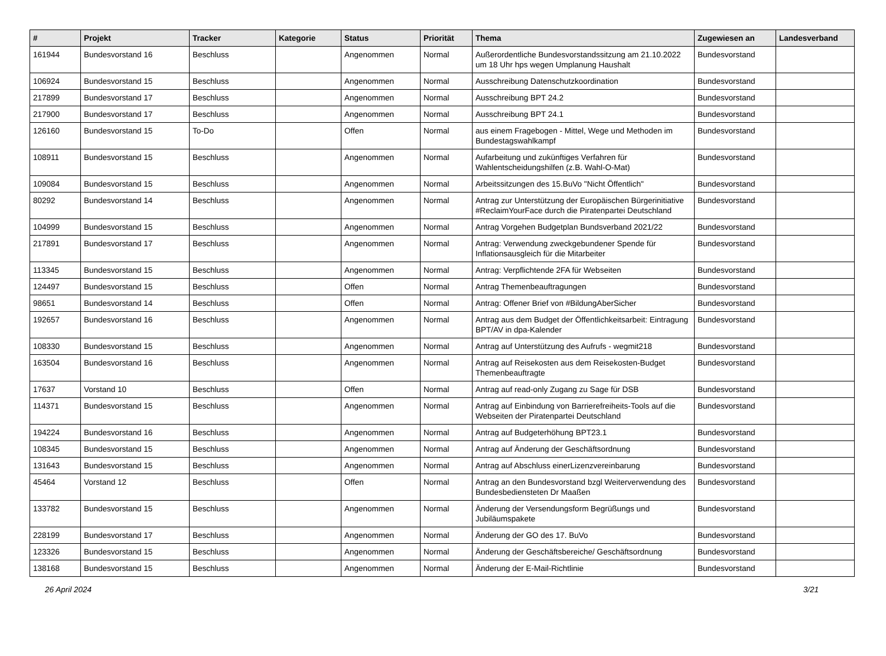| # | Projekt | Tracker | Kategorie | Status | Priorität | Thema | Zugewiesen an | Landesverband |
| --- | --- | --- | --- | --- | --- | --- | --- | --- |
| 161944 | Bundesvorstand 16 | Beschluss | | Angenommen | Normal | Außerordentliche Bundesvorstandssitzung am 21.10.2022 um 18 Uhr hps wegen Umplanung Haushalt | Bundesvorstand | |
| 106924 | Bundesvorstand 15 | Beschluss | | Angenommen | Normal | Ausschreibung Datenschutzkoordination | Bundesvorstand | |
| 217899 | Bundesvorstand 17 | Beschluss | | Angenommen | Normal | Ausschreibung BPT 24.2 | Bundesvorstand | |
| 217900 | Bundesvorstand 17 | Beschluss | | Angenommen | Normal | Ausschreibung BPT 24.1 | Bundesvorstand | |
| 126160 | Bundesvorstand 15 | To-Do | | Offen | Normal | aus einem Fragebogen - Mittel, Wege und Methoden im Bundestagswahlkampf | Bundesvorstand | |
| 108911 | Bundesvorstand 15 | Beschluss | | Angenommen | Normal | Aufarbeitung und zukünftiges Verfahren für Wahlentscheidungshilfen (z.B. Wahl-O-Mat) | Bundesvorstand | |
| 109084 | Bundesvorstand 15 | Beschluss | | Angenommen | Normal | Arbeitssitzungen des 15.BuVo "Nicht Öffentlich" | Bundesvorstand | |
| 80292 | Bundesvorstand 14 | Beschluss | | Angenommen | Normal | Antrag zur Unterstützung der Europäischen Bürgerinitiative #ReclaimYourFace durch die Piratenpartei Deutschland | Bundesvorstand | |
| 104999 | Bundesvorstand 15 | Beschluss | | Angenommen | Normal | Antrag Vorgehen Budgetplan Bundsverband 2021/22 | Bundesvorstand | |
| 217891 | Bundesvorstand 17 | Beschluss | | Angenommen | Normal | Antrag: Verwendung zweckgebundener Spende für Inflationsausgleich für die Mitarbeiter | Bundesvorstand | |
| 113345 | Bundesvorstand 15 | Beschluss | | Angenommen | Normal | Antrag: Verpflichtende 2FA für Webseiten | Bundesvorstand | |
| 124497 | Bundesvorstand 15 | Beschluss | | Offen | Normal | Antrag Themenbeauftragungen | Bundesvorstand | |
| 98651 | Bundesvorstand 14 | Beschluss | | Offen | Normal | Antrag: Offener Brief von #BildungAberSicher | Bundesvorstand | |
| 192657 | Bundesvorstand 16 | Beschluss | | Angenommen | Normal | Antrag aus dem Budget der Öffentlichkeitsarbeit: Eintragung BPT/AV in dpa-Kalender | Bundesvorstand | |
| 108330 | Bundesvorstand 15 | Beschluss | | Angenommen | Normal | Antrag auf Unterstützung des Aufrufs - wegmit218 | Bundesvorstand | |
| 163504 | Bundesvorstand 16 | Beschluss | | Angenommen | Normal | Antrag auf Reisekosten aus dem Reisekosten-Budget Themenbeauftragte | Bundesvorstand | |
| 17637 | Vorstand 10 | Beschluss | | Offen | Normal | Antrag auf read-only Zugang zu Sage für DSB | Bundesvorstand | |
| 114371 | Bundesvorstand 15 | Beschluss | | Angenommen | Normal | Antrag auf Einbindung von Barrierefreiheits-Tools auf die Webseiten der Piratenpartei Deutschland | Bundesvorstand | |
| 194224 | Bundesvorstand 16 | Beschluss | | Angenommen | Normal | Antrag auf Budgeterhöhung BPT23.1 | Bundesvorstand | |
| 108345 | Bundesvorstand 15 | Beschluss | | Angenommen | Normal | Antrag auf Änderung der Geschäftsordnung | Bundesvorstand | |
| 131643 | Bundesvorstand 15 | Beschluss | | Angenommen | Normal | Antrag auf Abschluss einerLizenzvereinbarung | Bundesvorstand | |
| 45464 | Vorstand 12 | Beschluss | | Offen | Normal | Antrag an den Bundesvorstand bzgl Weiterverwendung des Bundesbediensteten Dr Maaßen | Bundesvorstand | |
| 133782 | Bundesvorstand 15 | Beschluss | | Angenommen | Normal | Änderung der Versendungsform Begrüßungs und Jubiläumspakete | Bundesvorstand | |
| 228199 | Bundesvorstand 17 | Beschluss | | Angenommen | Normal | Änderung der GO des 17. BuVo | Bundesvorstand | |
| 123326 | Bundesvorstand 15 | Beschluss | | Angenommen | Normal | Änderung der Geschäftsbereiche/ Geschäftsordnung | Bundesvorstand | |
| 138168 | Bundesvorstand 15 | Beschluss | | Angenommen | Normal | Änderung der E-Mail-Richtlinie | Bundesvorstand | |
26 April 2024 3/21